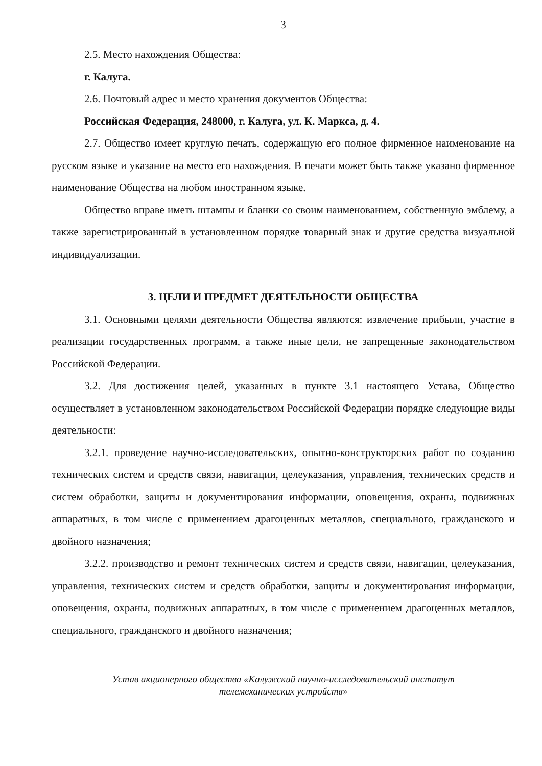3
2.5. Место нахождения Общества:
г. Калуга.
2.6. Почтовый адрес и место хранения документов Общества:
Российская Федерация, 248000, г. Калуга, ул. К. Маркса, д. 4.
2.7. Общество имеет круглую печать, содержащую его полное фирменное наименование на русском языке и указание на место его нахождения. В печати может быть также указано фирменное наименование Общества на любом иностранном языке.
Общество вправе иметь штампы и бланки со своим наименованием, собственную эмблему, а также зарегистрированный в установленном порядке товарный знак и другие средства визуальной индивидуализации.
3. ЦЕЛИ И ПРЕДМЕТ ДЕЯТЕЛЬНОСТИ ОБЩЕСТВА
3.1. Основными целями деятельности Общества являются: извлечение прибыли, участие в реализации государственных программ, а также иные цели, не запрещенные законодательством Российской Федерации.
3.2. Для достижения целей, указанных в пункте 3.1 настоящего Устава, Общество осуществляет в установленном законодательством Российской Федерации порядке следующие виды деятельности:
3.2.1. проведение научно-исследовательских, опытно-конструкторских работ по созданию технических систем и средств связи, навигации, целеуказания, управления, технических средств и систем обработки, защиты и документирования информации, оповещения, охраны, подвижных аппаратных, в том числе с применением драгоценных металлов, специального, гражданского и двойного назначения;
3.2.2. производство и ремонт технических систем и средств связи, навигации, целеуказания, управления, технических систем и средств обработки, защиты и документирования информации, оповещения, охраны, подвижных аппаратных, в том числе с применением драгоценных металлов, специального, гражданского и двойного назначения;
Устав акционерного общества «Калужский научно-исследовательский институт
телемеханических устройств»